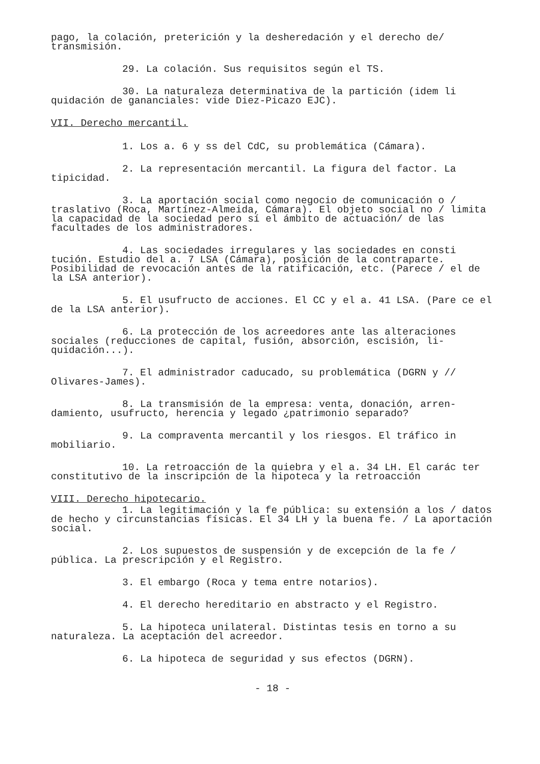pago, la colación, preterición y la desheredación y el derecho de/ transmisión.
29. La colación. Sus requisitos según el TS.
30. La naturaleza determinativa de la partición (idem li quidación de gananciales: vide Diez-Picazo EJC).
VII. Derecho mercantil.
1. Los a. 6 y ss del CdC, su problemática (Cámara).
2. La representación mercantil. La figura del factor. La tipicidad.
3. La aportación social como negocio de comunicación o / traslativo (Roca, Martínez-Almeida, Cámara). El objeto social no / limita la capacidad de la sociedad pero sí el ámbito de actuación/ de las facultades de los administradores.
4. Las sociedades irregulares y las sociedades en consti tución. Estudio del a. 7 LSA (Cámara), posición de la contraparte. Posibilidad de revocación antes de la ratificación, etc. (Parece / el de la LSA anterior).
5. El usufructo de acciones. El CC y el a. 41 LSA. (Pare ce el de la LSA anterior).
6. La protección de los acreedores ante las alteraciones sociales (reducciones de capital, fusión, absorción, escisión, li- quidación...).
7. El administrador caducado, su problemática (DGRN y // Olivares-James).
8. La transmisión de la empresa: venta, donación, arren- damiento, usufructo, herencia y legado ¿patrimonio separado?
9. La compraventa mercantil y los riesgos. El tráfico in mobiliario.
10. La retroacción de la quiebra y el a. 34 LH. El carác ter constitutivo de la inscripción de la hipoteca y la retroacción
VIII. Derecho hipotecario.
1. La legitimación y la fe pública: su extensión a los / datos de hecho y circunstancias físicas. El 34 LH y la buena fe. / La aportación social.
2. Los supuestos de suspensión y de excepción de la fe / pública. La prescripción y el Registro.
3. El embargo (Roca y tema entre notarios).
4. El derecho hereditario en abstracto y el Registro.
5. La hipoteca unilateral. Distintas tesis en torno a su naturaleza. La aceptación del acreedor.
6. La hipoteca de seguridad y sus efectos (DGRN).
- 18 -